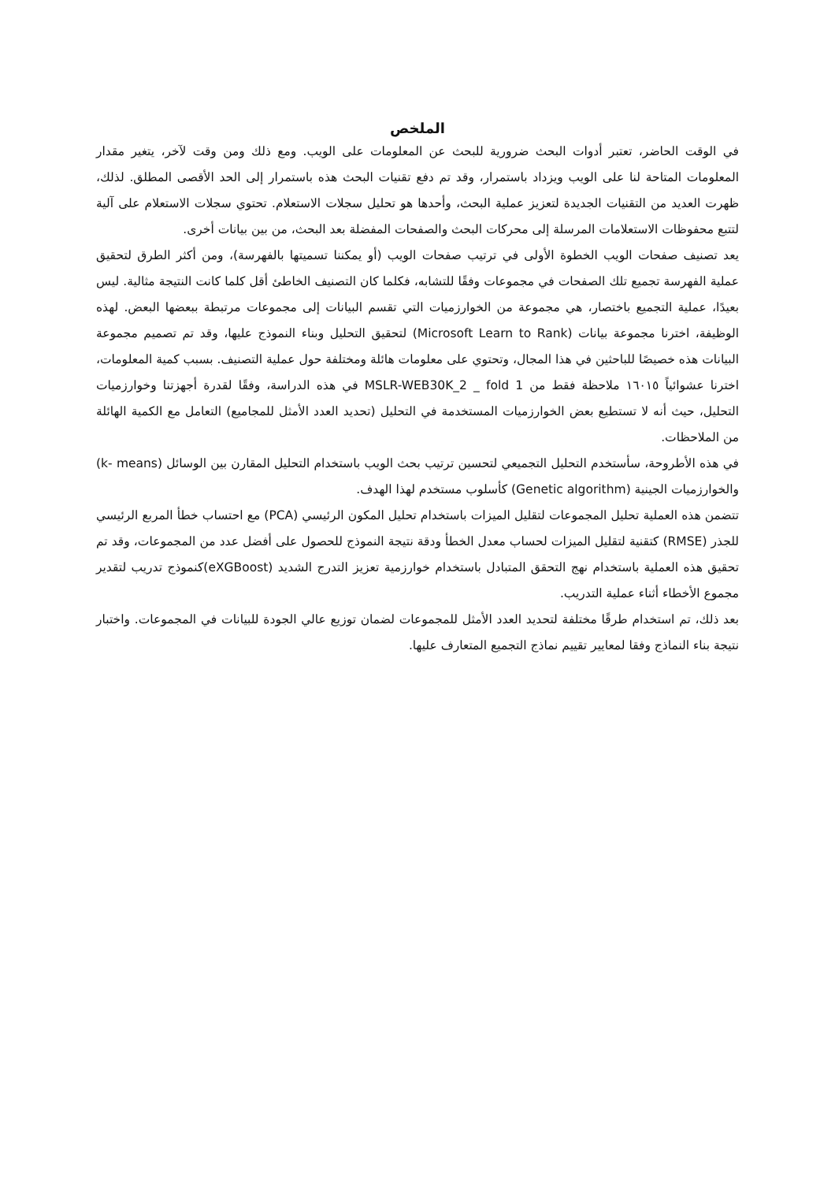الملخص
في الوقت الحاضر، تعتبر أدوات البحث ضرورية للبحث عن المعلومات على الويب. ومع ذلك ومن وقت لآخر، يتغير مقدار المعلومات المتاحة لنا على الويب ويزداد باستمرار، وقد تم دفع تقنيات البحث هذه باستمرار إلى الحد الأقصى المطلق. لذلك، ظهرت العديد من التقنيات الجديدة لتعزيز عملية البحث، وأحدها هو تحليل سجلات الاستعلام. تحتوي سجلات الاستعلام على آلية لتتبع محفوظات الاستعلامات المرسلة إلى محركات البحث والصفحات المفضلة بعد البحث، من بين بيانات أخرى.
يعد تصنيف صفحات الويب الخطوة الأولى في ترتيب صفحات الويب (أو يمكننا تسميتها بالفهرسة)، ومن أكثر الطرق لتحقيق عملية الفهرسة تجميع تلك الصفحات في مجموعات وفقًا للتشابه، فكلما كان التصنيف الخاطئ أقل كلما كانت النتيجة مثالية. ليس بعيدًا، عملية التجميع باختصار، هي مجموعة من الخوارزميات التي تقسم البيانات إلى مجموعات مرتبطة ببعضها البعض. لهذه الوظيفة، اخترنا مجموعة بيانات (Microsoft Learn to Rank) لتحقيق التحليل وبناء النموذج عليها، وقد تم تصميم مجموعة البيانات هذه خصيصًا للباحثين في هذا المجال، وتحتوي على معلومات هائلة ومختلفة حول عملية التصنيف. بسبب كمية المعلومات، اخترنا عشوائياً ١٦٠١٥ ملاحظة فقط من MSLR-WEB30K_2 _ fold 1 في هذه الدراسة، وفقًا لقدرة أجهزتنا وخوارزميات التحليل، حيث أنه لا تستطيع بعض الخوارزميات المستخدمة في التحليل (تحديد العدد الأمثل للمجاميع) التعامل مع الكمية الهائلة من الملاحظات.
في هذه الأطروحة، سأستخدم التحليل التجميعي لتحسين ترتيب بحث الويب باستخدام التحليل المقارن بين الوسائل (k- means) والخوارزميات الجينية (Genetic algorithm) كأسلوب مستخدم لهذا الهدف.
تتضمن هذه العملية تحليل المجموعات لتقليل الميزات باستخدام تحليل المكون الرئيسي (PCA) مع احتساب خطأ المربع الرئيسي للجذر (RMSE) كتقنية لتقليل الميزات لحساب معدل الخطأ ودقة نتيجة النموذج للحصول على أفضل عدد من المجموعات، وقد تم تحقيق هذه العملية باستخدام نهج التحقق المتبادل باستخدام خوارزمية تعزيز التدرج الشديد (eXGBoost)كنموذج تدريب لتقدير مجموع الأخطاء أثناء عملية التدريب.
بعد ذلك، تم استخدام طرقًا مختلفة لتحديد العدد الأمثل للمجموعات لضمان توزيع عالي الجودة للبيانات في المجموعات. واختبار نتيجة بناء النماذج وفقا لمعايير تقييم نماذج التجميع المتعارف عليها.